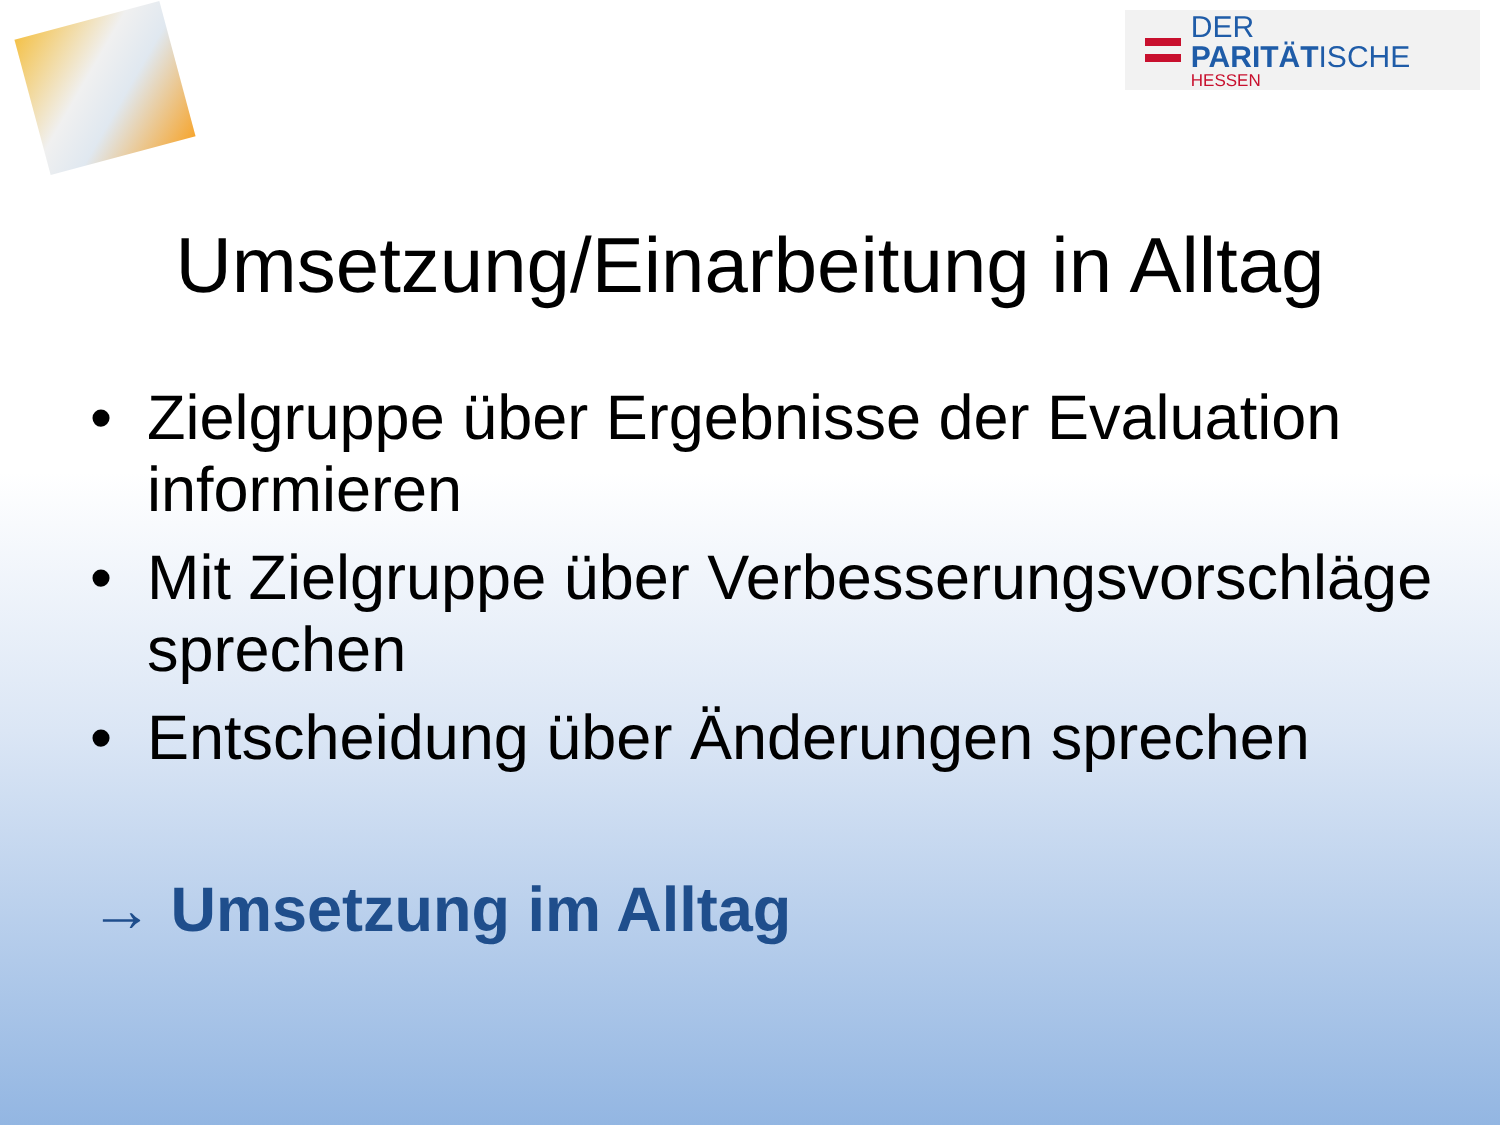DER PARITÄTISCHE
HESSEN
Umsetzung/Einarbeitung in Alltag
• Zielgruppe über Ergebnisse der Evaluation informieren
• Mit Zielgruppe über Verbesserungsvorschläge sprechen
• Entscheidung über Änderungen sprechen
→ Umsetzung im Alltag